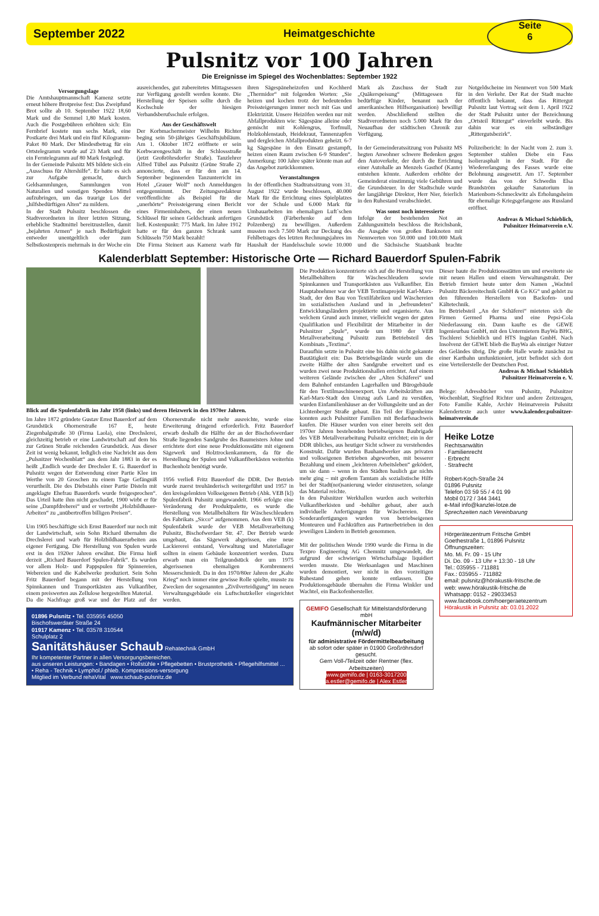September 2022 Heimatgeschichte Seite
6
Pulsnitz vor 100 Jahren
Die Ereignisse im Spiegel des Wochenblattes: September 1922
Versorgungslage
Die Amtshauptmannschaft Kamenz setzte erneut höhere Brotpreise fest: Das Zweipfund Brot sollte ab 10. September 1922 18,60 Mark und die Semmel 1,80 Mark kosten. Auch die Postgebühren erhöhten sich: Ein Fernbrief kostete nun sechs Mark, eine Postkarte drei Mark und ein fünf Kilogramm-Paket 80 Mark. Der Mindestbetrag für ein Ortstelegramm wurde auf 23 Mark und für ein Ferntelegramm auf 80 Mark festgelegt.
In der Gemeinde Pulsnitz MS bildete sich ein „Ausschuss für Altershilfe“. Er hatte es sich zur Aufgabe gemacht, durch Geldsammlungen, Sammlungen von Naturalien und sonstigen Spenden Mittel aufzubringen, um das traurige Los der „hilfsbedürftigen Alten“ zu mildern.
In der Stadt Pulsnitz beschlossen die Stadtverordneten in ihrer letzten Sitzung, erhebliche Stadtmittel bereitzustellen, damit „bejahrten Armen“ je nach Bedürftigkeit entweder unentgeltlich oder zum Selbstkostenpreis mehrmals in der Woche ein ausreichendes, gut zubereitetes Mittagsessen zur Verfügung gestellt werden konnte. Die Herstellung der Speisen sollte durch die Kochschule der hiesigen Verbandsberufsschule erfolgen.
Aus der Geschäftswelt
Der Korbmachermeister Wilhelm Richter beging sein 50-jähriges Geschäftsjubiläum. Am 1. Oktober 1872 eröffnete er sein Korbwarengeschäft in der Schlossstraße (jetzt Großröhrsdorfer Straße). Tanzlehrer Alfred Tübel aus Pulsnitz (Grüne Straße 2) annoncierte, dass er für den am 14. September beginnenden Tanzunterricht im Hotel „Grauer Wolf“ noch Anmeldungen entgegennimmt. Der Zeitungsredakteur veröffentlichte als Beispiel für die „unerhörte“ Preissteigerung einen Bericht eines Firmeninhabers, der einen neuen Schlüssel für seinen Geldschrank anfertigen ließ. Kostenpunkt: 775 Mark. Im Jahre 1912 hatte er für den ganzen Schrank samt Schlüsseln 750 Mark bezahlt!
Die Firma Steinert aus Kamenz warb für ihren Sägespäneheizofen und Kochherd „Thermidor“ mit folgenden Worten: „Sie heizen und kochen trotz der bedeutenden Preissteigerungen immer noch mit Gas und Elektrizität. Unsere Heizöfen werden nur mit Abfallprodukten wie: Sägespäne alleine oder gemischt mit Kohlengrus, Torfmull, Holzkohlenstaub, Heidekraut, Tannenzapfen und dergleichen Abfallprodukten geheizt. 6-7 kg Sägespäne in den Einsatz gestampft, heizen einen Raum zwischen 6-9 Stunden“. Anmerkung: 100 Jahre später könnte man auf das Angebot zurückkommen.
Veranstaltungen
In der öffentlichen Stadtratssitzung vom 31. August 1922 wurde beschlossen, 40.000 Mark für die Errichtung eines Spielplatzes vor der Schule und 6.000 Mark für Umbauarbeiten im ehemaligen Luft`schen Grundstück (Färberhenke auf dem Polzenberg) zu bewilligen. Außerdem mussten noch 7.500 Mark zur Deckung des Fehlbetrages des letzten Rechnungsjahres im Haushalt der Handelsschule sowie 10.000 Mark als Zuschuss der Stadt zur „Quäkerspeisung“ (Mittagessen für bedürftige Kinder, benannt nach der amerikanischen Hilfsorganisation) bewilligt werden. Abschließend stellten die Stadtverordneten noch 5.000 Mark für den Neuaufbau der städtischen Chronik zur Verfügung.
In der Gemeinderatssitzung von Pulsnitz MS hegten Anwohner schwere Bedenken gegen den Autoverkehr, der durch die Errichtung einer Autohalle an Menzels Gasthof (Kante) entstehen könnte. Außerdem erhöhte der Gemeinderat einstimmig viele Gebühren und die Grundsteuer. In der Stadtschule wurde der langjährige Direktor, Herr Nier, feierlich in den Ruhestand verabschiedet.
Was sonst noch interessierte
Infolge der bestehenden Not an Zahlungsmitteln beschloss die Reichsbank, die Ausgabe von großen Banknoten mit Nennwerten von 50.000 und 100.000 Mark und die Sächsische Staatsbank brachte Notgeldscheine im Nennwert von 500 Mark in den Verkehr. Der Rat der Stadt machte öffentlich bekannt, dass das Rittergut Pulsnitz laut Vertrag seit dem 1. April 1922 der Stadt Pulsnitz unter der Bezeichnung „Ortsteil Rittergut“ einverleibt wurde. Bis dahin war es ein selbständiger „Rittergutsbezirk“.
Polizeibericht: In der Nacht vom 2. zum 3. September stahlen Diebe ein Fass Isolierasphalt in der Stadt. Für die Wiedererlangung des Fasses wurde eine Belohnung ausgesetzt. Am 17. September wurde das von der Schwedin Elsa Brandström gekaufte Sanatorium in Marienborn-Schmeckwitz als Erholungsheim für ehemalige Kriegsgefangene aus Russland eröffnet.
Andreas & Michael Schieblich,
Pulsnitzer Heimatverein e.V.
Kalenderblatt September: Historische Orte — Richard Bauerdorf Spulen-Fabrik
Blick auf die Spulenfabrik im Jahr 1958 (links) und deren Heizwerk in den 1970er Jahren.
Im Jahre 1872 gründete Gustav Ernst Bauerdorf auf dem Grundstück Ohornerstraße 167 E, heute Ziegenbalgstraße 30 (Firma Laola), eine Drechslerei, gleichzeitig betrieb er eine Landwirtschaft auf dem bis zur Grünen Straße reichenden Grundstück. Aus dieser Zeit ist wenig bekannt, lediglich eine Nachricht aus dem „Pulsnitzer Wochenblatt“ aus dem Jahr 1883 in der es heißt „Endlich wurde der Drechsler E. G. Bauerdorf in Pulsnitz wegen der Entwendung einer Partie Klee im Werthe von 20 Groschen zu einem Tage Gefängniß verurtheilt. Die des Diebstahls einer Partie Disteln mit angeklagte Ehefrau Bauerdorfs wurde freigesprochen“. Das Urteil hatte ihm nicht geschadet, 1900 wirbt er für seine „Dampfdreherei“ und er vertreibt „Holzbildhauer-Arbeiten“ zu „unübertroffen billigen Preisen“.
Um 1905 beschäftigte sich Ernst Bauerdorf nur noch mit der Landwirtschaft, sein Sohn Richard übernahm die Drechslerei und warb für Holzbildhauerarbeiten aus eigener Fertigung. Die Herstellung von Spulen wurde erst in den 1920er Jahren erwähnt. Die Firma hieß derzeit „Richard Bauerdorf Spulen-Fabrik“. Es wurden vor allem Holz- und Pappspulen für Spinnereien, Webereien und die Kabelwerke produziert. Sein Sohn Fritz Bauerdorf begann mit der Herstellung von Spinnkannen und Transportkästen aus Vulkanfiber, einem preiswerten aus Zellulose hergestellten Material.
Da die Nachfrage groß war und der Platz auf der Ohornerstraße nicht mehr ausreichte, wurde eine Erweiterung dringend erforderlich. Fritz Bauerdorf erwarb deshalb die Hälfte der an der Bischofswerdaer Straße liegenden Sandgrube des Baumeisters Johne und errichtete dort eine neue Produktionsstätte mit eigenem Sägewerk und Holztrockenkammern, da für die Herstellung der Spulen und Vulkanfiberkästen weiterhin Buchenholz benötigt wurde.
1956 verließ Fritz Bauerdorf die DDR. Der Betrieb wurde zuerst treuhänderisch weitergeführt und 1957 in den kreisgelenkten Volkseigenen Betrieb (Abk. VEB [k]) Spulenfabrik Pulsnitz umgewandelt. 1966 erfolgte eine Veränderung der Produktpalette, es wurde die Herstellung von Metallbehältern für Wäscheschleudern des Fabrikats „Sicco“ aufgenommen. Aus dem VEB (k) Spulenfabrik wurde der VEB Metallverarbeitung Pulsnitz, Bischofwerdaer Str. 47. Der Betrieb wurde umgebaut, das Sägewerk abgerissen, eine neue Lackiererei entstand, Verwaltung und Materiallager sollten in einem Gebäude konzentriert werden. Dazu erwarb man ein Teilgrundstück der um 1975 abgerissenen ehemaligen Kornbrennerei Messerschmiedt. Da in den 1970/80er Jahren der „Kalte Krieg“ noch immer eine gewisse Rolle spielte, musste zu Zwecken der sogenannten „Zivilverteidigung“ im neuen Verwaltungsgebäude ein Luftschutzkeller eingerichtet werden.
01896 Pulsnitz • Tel. 035955 45050
Bischofswerdaer Straße 24
01917 Kamenz • Tel. 03578 310544
Schulplatz 2
Sanitätshäuser Schaub Rehatechnik GmbH
Ihr kompetenter Partner in allen Versorgungsbereichen.
aus unseren Leistungen: • Bandagen • Rollstühle • Pflegebetten • Brustprothetik • Pflegehilfsmittel ... • Reha - Technik • Lymphol./ phleb. Kompressions-versorgung
Mitglied im Verbund rehaVital www.schaub-pulsnitz.de
Die Produktion konzentrierte sich auf die Herstellung von Metallbehältern für Wäscheschleudern sowie Spinnkannen und Transportkästen aus Vulkanfiber. Ein Hauptabnehmer war der VEB Textimaprojekt Karl-Marx-Stadt, der den Bau von Textilfabriken und Wäschereien im sozialistischen Ausland und in „befreundeten" Entwicklungsländern projektierte und organisierte. Aus welchem Grund auch immer, vielleicht wegen der guten Qualifikation und Flexibilität der Mitarbeiter in der Pulsnitzer „Spule“, wurde um 1980 der VEB Metallverarbeitung Pulsnitz zum Betriebsteil des Kombinats „Textima“.
Daraufhin setzte in Pulsnitz eine bis dahin nicht gekannte Bautätigkeit ein: Das Betriebsgelände wurde um die zweite Hälfte der alten Sandgrube erweitert und es wurden zwei neue Produktionshallen errichtet. Auf einem weiteren Gelände zwischen der „Alten Schäferei“ und dem Bahnhof entstanden Lagerhallen und Bürogebäude für den Textilmaschinenexport. Um Arbeitskräften aus Karl-Marx-Stadt den Umzug aufs Land zu versüßen, wurden Einfamilienhäuser an der Vollungsleite und an der Lichtenberger Straße gebaut. Ein Teil der Eigenheime konnten auch Pulsnitzer Familien mit Bedarfsnachweis kaufen. Die Häuser wurden von einer bereits seit den 1970er Jahren bestehenden betriebseigenen Baubrigade des VEB Metallverarbeitung Pulsnitz errichtet; ein in der DDR übliches, aus heutiger Sicht schwer zu verstehendes Konstrukt. Dafür wurden Bauhandwerker aus privaten und volkseigenen Betrieben abgeworben, mit besserer Bezahlung und einem „leichteren Arbeitsleben“ geködert, um sie dann – wenn in den Städten baulich gar nichts mehr ging – mit großem Tamtam als sozialistische Hilfe bei der Stadt(not)sanierung wieder einzusetzen, solange das Material reichte.
In den Pulsnitzer Werkhallen wurden auch weiterhin Vulkanfiberkisten und -behälter gebaut, aber auch individuelle Anfertigungen für Wäschereien. Die Sonderanfertigungen wurden von betriebseigenen Monteuren und Fachkräften aus Partnerbetrieben in den jeweiligen Ländern in Betrieb genommen.
Mit der politischen Wende 1990 wurde die Firma in die Texpro Engineering AG Chemnitz umgewandelt, die aufgrund der schwierigen Wirtschaftslage liquidiert werden musste. Die Werksanlagen und Maschinen wurden demontiert, wer nicht in den vorzeitigen Ruhestand gehen konnte entlassen. Die Produktionsgebäude übernahm die Firma Winkler und Wachtel, ein Backofenhersteller.
GEMIFO Gesellschaft für Mittelstandsförderung mbH
Kaufmännischer Mitarbeiter (m/w/d)
für administrative Fördermittelbearbeitung
ab sofort oder später in 01900 Großröhrsdorf gesucht.
Gern Voll-/Teilzeit oder Rentner (flex. Arbeitszeiten)
www.gemifo.de | 0163-3017200 a.estler@gemifo.de | Alex Estler
Dieser baute die Produktionsstätten um und erweiterte sie mit neuen Hallen und einem Verwaltungstrakt. Der Betrieb firmiert heute unter dem Namen „Wachtel Pulsnitz Bäckereitechnik GmbH & Co KG“ und gehört zu den führenden Herstellern von Backofen- und Kältetechnik.
Im Betriebsteil „An der Schäferei“ mieteten sich die Firmen Germed Pharma und eine Pepsi-Cola Niederlassung ein. Dann kaufte es die GEWE Ingenieurbau GmbH, mit den Untermietern BayWa BHG, Tischlerei Schieblich und HTS Ingplan GmbH. Nach Insolvenz der GEWE blieb die BayWa als einziger Nutzer des Geländes übrig. Die große Halle wurde zunächst zu einer Kartbahn umfunktioniert, jetzt befindet sich dort eine Verteilerstelle der Deutschen Post.
Andreas & Michael Schieblich
Pulsnitzer Heimatverein e. V.
Belege: Adressbücher von Pulsnitz, Pulsnitzer Wochenblatt, Siegfried Richter und andere Zeitzeugen, Foto Familie Kahle, Archiv Heimatverein Pulsnitz Kalendertexte auch unter www.kalender.pulsnitzer-heimatverein.de
Heike Lotze
Rechtsanwältin
· Familienrecht
· Erbrecht
· Strafrecht
Robert-Koch-Straße 24
01896 Pulsnitz
Telefon 03 59 55 / 4 01 99
Mobil 0172 / 344 3441
e-Mail info@kanzlei-lotze.de
Sprechzeiten nach Vereinbarung
Hörgerätezentrum Fritsche GmbH
Goethestraße 1, 01896 Pulsnitz
Öffnungszeiten:
Mo. Mi. Fr. 09 - 15 Uhr
Di. Do. 09 - 13 Uhr + 13:30 - 18 Uhr
Tel.: 035955 - 711881
Fax.: 035955 - 711882
email: pulsnitz@hörakustik-fritsche.de
web: www.hörakustik-fritsche.de
Whatsapp: 0152 - 29033453
www.facebook.com/hoergeraetezentrum
Hörakustik in Pulsnitz ab: 03.01.2022